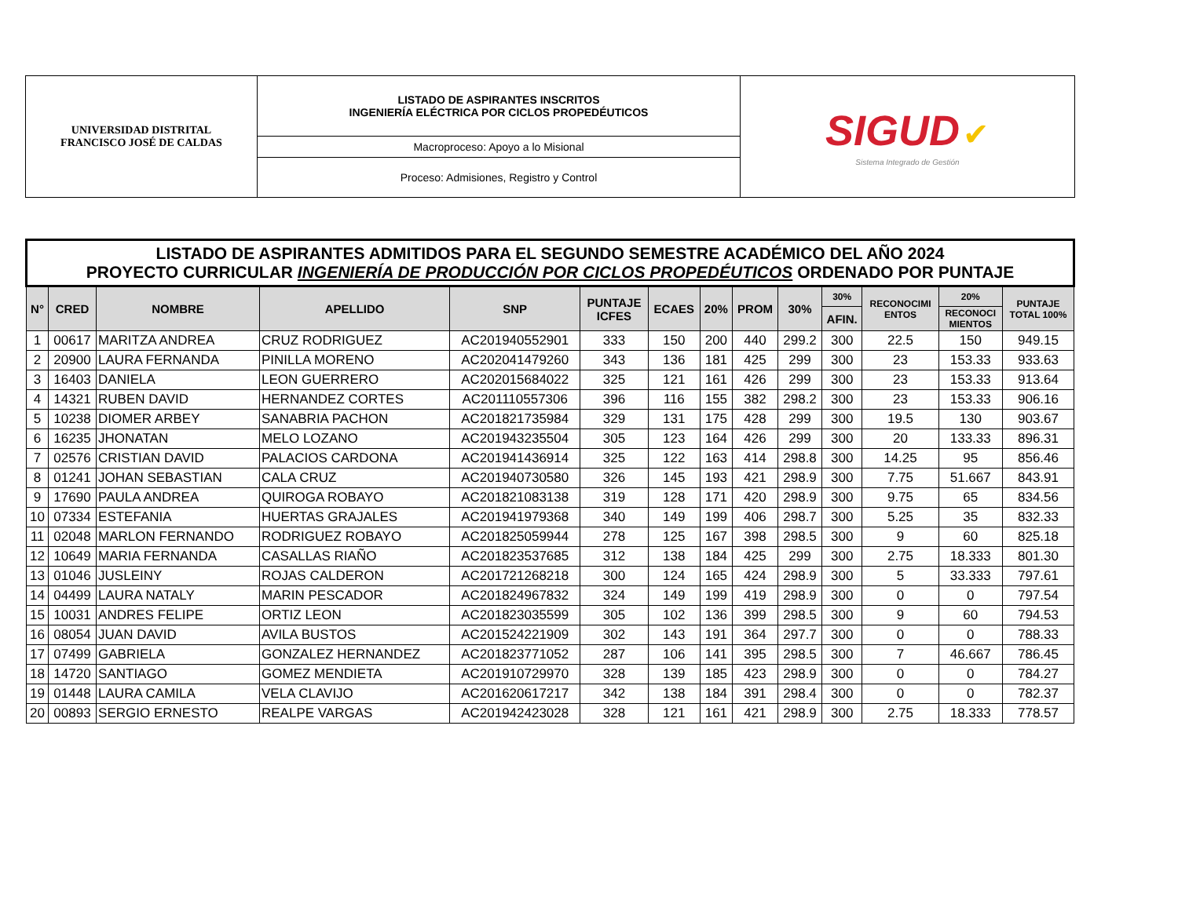| UNIVERSIDAD DISTRITAL FRANCISCO JOSÉ DE CALDAS | LISTADO DE ASPIRANTES INSCRITOS INGENIERÍA ELÉCTRICA POR CICLOS PROPEDÉUTICOS | SIGUD ✔ Sistema Integrado de Gestión |
| | Macroproceso: Apoyo a lo Misional | |
| | Proceso: Admisiones, Registro y Control | |
| LISTADO DE ASPIRANTES ADMITIDOS PARA EL SEGUNDO SEMESTRE ACADÉMICO DEL AÑO 2024 PROYECTO CURRICULAR INGENIERÍA DE PRODUCCIÓN POR CICLOS PROPEDÉUTICOS ORDENADO POR PUNTAJE | | | | | | | | | | | | | |
| --- | --- | --- | --- | --- | --- | --- | --- | --- | --- | --- | --- | --- | --- |
| N° | CRED | NOMBRE | APELLIDO | SNP | PUNTAJE ICFES | ECAES | 20% | PROM | 30% | 30% | RECONOCIMI ENTOS | 20% | PUNTAJE TOTAL 100% |
| | | | | | | | | | | AFIN. | | RECONOCI MIENTOS | |
| 1 | 00617 | MARITZA ANDREA | CRUZ RODRIGUEZ | AC201940552901 | 333 | 150 | 200 | 440 | 299.2 | 300 | 22.5 | 150 | 949.15 |
| 2 | 20900 | LAURA FERNANDA | PINILLA MORENO | AC202041479260 | 343 | 136 | 181 | 425 | 299 | 300 | 23 | 153.33 | 933.63 |
| 3 | 16403 | DANIELA | LEON GUERRERO | AC202015684022 | 325 | 121 | 161 | 426 | 299 | 300 | 23 | 153.33 | 913.64 |
| 4 | 14321 | RUBEN DAVID | HERNANDEZ CORTES | AC201110557306 | 396 | 116 | 155 | 382 | 298.2 | 300 | 23 | 153.33 | 906.16 |
| 5 | 10238 | DIOMER ARBEY | SANABRIA PACHON | AC201821735984 | 329 | 131 | 175 | 428 | 299 | 300 | 19.5 | 130 | 903.67 |
| 6 | 16235 | JHONATAN | MELO LOZANO | AC201943235504 | 305 | 123 | 164 | 426 | 299 | 300 | 20 | 133.33 | 896.31 |
| 7 | 02576 | CRISTIAN DAVID | PALACIOS CARDONA | AC201941436914 | 325 | 122 | 163 | 414 | 298.8 | 300 | 14.25 | 95 | 856.46 |
| 8 | 01241 | JOHAN SEBASTIAN | CALA CRUZ | AC201940730580 | 326 | 145 | 193 | 421 | 298.9 | 300 | 7.75 | 51.667 | 843.91 |
| 9 | 17690 | PAULA ANDREA | QUIROGA ROBAYO | AC201821083138 | 319 | 128 | 171 | 420 | 298.9 | 300 | 9.75 | 65 | 834.56 |
| 10 | 07334 | ESTEFANIA | HUERTAS GRAJALES | AC201941979368 | 340 | 149 | 199 | 406 | 298.7 | 300 | 5.25 | 35 | 832.33 |
| 11 | 02048 | MARLON FERNANDO | RODRIGUEZ ROBAYO | AC201825059944 | 278 | 125 | 167 | 398 | 298.5 | 300 | 9 | 60 | 825.18 |
| 12 | 10649 | MARIA FERNANDA | CASALLAS RIAÑO | AC201823537685 | 312 | 138 | 184 | 425 | 299 | 300 | 2.75 | 18.333 | 801.30 |
| 13 | 01046 | JUSLEINY | ROJAS CALDERON | AC201721268218 | 300 | 124 | 165 | 424 | 298.9 | 300 | 5 | 33.333 | 797.61 |
| 14 | 04499 | LAURA NATALY | MARIN PESCADOR | AC201824967832 | 324 | 149 | 199 | 419 | 298.9 | 300 | 0 | 0 | 797.54 |
| 15 | 10031 | ANDRES FELIPE | ORTIZ LEON | AC201823035599 | 305 | 102 | 136 | 399 | 298.5 | 300 | 9 | 60 | 794.53 |
| 16 | 08054 | JUAN DAVID | AVILA BUSTOS | AC201524221909 | 302 | 143 | 191 | 364 | 297.7 | 300 | 0 | 0 | 788.33 |
| 17 | 07499 | GABRIELA | GONZALEZ HERNANDEZ | AC201823771052 | 287 | 106 | 141 | 395 | 298.5 | 300 | 7 | 46.667 | 786.45 |
| 18 | 14720 | SANTIAGO | GOMEZ MENDIETA | AC201910729970 | 328 | 139 | 185 | 423 | 298.9 | 300 | 0 | 0 | 784.27 |
| 19 | 01448 | LAURA CAMILA | VELA CLAVIJO | AC201620617217 | 342 | 138 | 184 | 391 | 298.4 | 300 | 0 | 0 | 782.37 |
| 20 | 00893 | SERGIO ERNESTO | REALPE VARGAS | AC201942423028 | 328 | 121 | 161 | 421 | 298.9 | 300 | 2.75 | 18.333 | 778.57 |